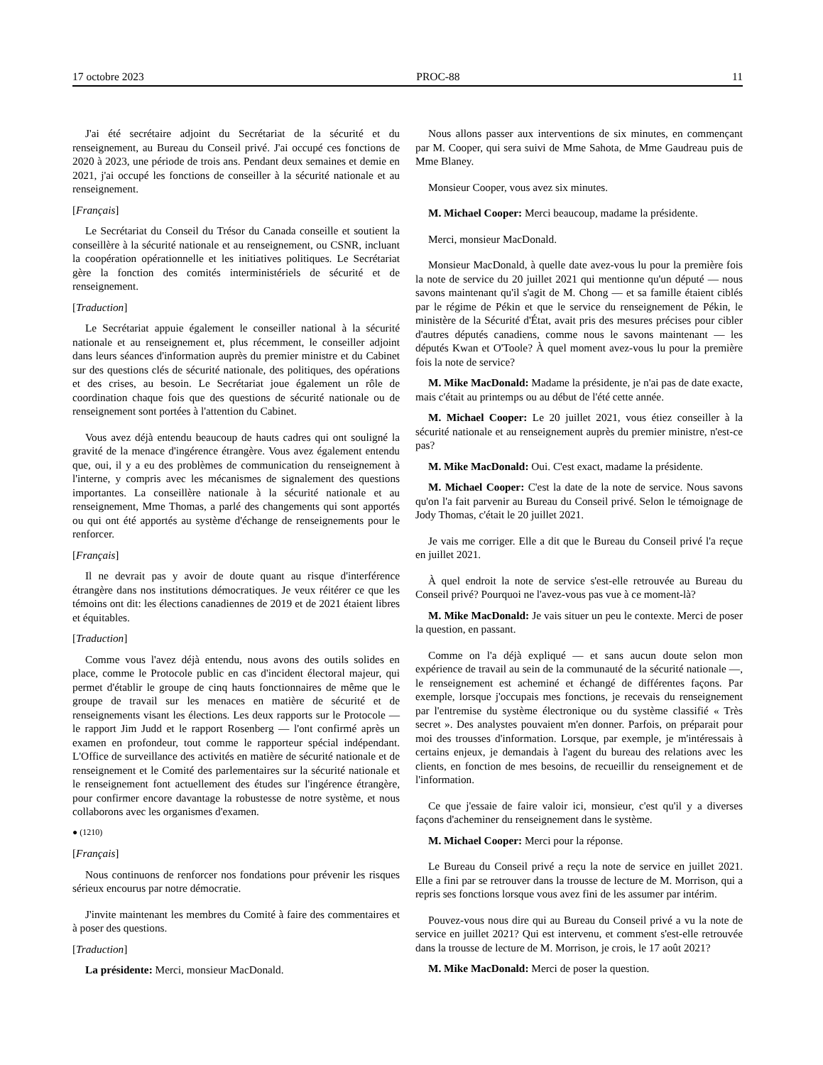17 octobre 2023 PROC-88 11
J'ai été secrétaire adjoint du Secrétariat de la sécurité et du renseignement, au Bureau du Conseil privé. J'ai occupé ces fonctions de 2020 à 2023, une période de trois ans. Pendant deux semaines et demie en 2021, j'ai occupé les fonctions de conseiller à la sécurité nationale et au renseignement.
[Français]
Le Secrétariat du Conseil du Trésor du Canada conseille et soutient la conseillère à la sécurité nationale et au renseignement, ou CSNR, incluant la coopération opérationnelle et les initiatives politiques. Le Secrétariat gère la fonction des comités interministériels de sécurité et de renseignement.
[Traduction]
Le Secrétariat appuie également le conseiller national à la sécurité nationale et au renseignement et, plus récemment, le conseiller adjoint dans leurs séances d'information auprès du premier ministre et du Cabinet sur des questions clés de sécurité nationale, des politiques, des opérations et des crises, au besoin. Le Secrétariat joue également un rôle de coordination chaque fois que des questions de sécurité nationale ou de renseignement sont portées à l'attention du Cabinet.
Vous avez déjà entendu beaucoup de hauts cadres qui ont souligné la gravité de la menace d'ingérence étrangère. Vous avez également entendu que, oui, il y a eu des problèmes de communication du renseignement à l'interne, y compris avec les mécanismes de signalement des questions importantes. La conseillère nationale à la sécurité nationale et au renseignement, Mme Thomas, a parlé des changements qui sont apportés ou qui ont été apportés au système d'échange de renseignements pour le renforcer.
[Français]
Il ne devrait pas y avoir de doute quant au risque d'interférence étrangère dans nos institutions démocratiques. Je veux réitérer ce que les témoins ont dit: les élections canadiennes de 2019 et de 2021 étaient libres et équitables.
[Traduction]
Comme vous l'avez déjà entendu, nous avons des outils solides en place, comme le Protocole public en cas d'incident électoral majeur, qui permet d'établir le groupe de cinq hauts fonctionnaires de même que le groupe de travail sur les menaces en matière de sécurité et de renseignements visant les élections. Les deux rapports sur le Protocole — le rapport Jim Judd et le rapport Rosenberg — l'ont confirmé après un examen en profondeur, tout comme le rapporteur spécial indépendant. L'Office de surveillance des activités en matière de sécurité nationale et de renseignement et le Comité des parlementaires sur la sécurité nationale et le renseignement font actuellement des études sur l'ingérence étrangère, pour confirmer encore davantage la robustesse de notre système, et nous collaborons avec les organismes d'examen.
● (1210)
[Français]
Nous continuons de renforcer nos fondations pour prévenir les risques sérieux encourus par notre démocratie.
J'invite maintenant les membres du Comité à faire des commentaires et à poser des questions.
[Traduction]
La présidente: Merci, monsieur MacDonald.
Nous allons passer aux interventions de six minutes, en commençant par M. Cooper, qui sera suivi de Mme Sahota, de Mme Gaudreau puis de Mme Blaney.
Monsieur Cooper, vous avez six minutes.
M. Michael Cooper: Merci beaucoup, madame la présidente.
Merci, monsieur MacDonald.
Monsieur MacDonald, à quelle date avez-vous lu pour la première fois la note de service du 20 juillet 2021 qui mentionne qu'un député — nous savons maintenant qu'il s'agit de M. Chong — et sa famille étaient ciblés par le régime de Pékin et que le service du renseignement de Pékin, le ministère de la Sécurité d'État, avait pris des mesures précises pour cibler d'autres députés canadiens, comme nous le savons maintenant — les députés Kwan et O'Toole? À quel moment avez-vous lu pour la première fois la note de service?
M. Mike MacDonald: Madame la présidente, je n'ai pas de date exacte, mais c'était au printemps ou au début de l'été cette année.
M. Michael Cooper: Le 20 juillet 2021, vous étiez conseiller à la sécurité nationale et au renseignement auprès du premier ministre, n'est-ce pas?
M. Mike MacDonald: Oui. C'est exact, madame la présidente.
M. Michael Cooper: C'est la date de la note de service. Nous savons qu'on l'a fait parvenir au Bureau du Conseil privé. Selon le témoignage de Jody Thomas, c'était le 20 juillet 2021.
Je vais me corriger. Elle a dit que le Bureau du Conseil privé l'a reçue en juillet 2021.
À quel endroit la note de service s'est-elle retrouvée au Bureau du Conseil privé? Pourquoi ne l'avez-vous pas vue à ce moment-là?
M. Mike MacDonald: Je vais situer un peu le contexte. Merci de poser la question, en passant.
Comme on l'a déjà expliqué — et sans aucun doute selon mon expérience de travail au sein de la communauté de la sécurité nationale —, le renseignement est acheminé et échangé de différentes façons. Par exemple, lorsque j'occupais mes fonctions, je recevais du renseignement par l'entremise du système électronique ou du système classifié « Très secret ». Des analystes pouvaient m'en donner. Parfois, on préparait pour moi des trousses d'information. Lorsque, par exemple, je m'intéressais à certains enjeux, je demandais à l'agent du bureau des relations avec les clients, en fonction de mes besoins, de recueillir du renseignement et de l'information.
Ce que j'essaie de faire valoir ici, monsieur, c'est qu'il y a diverses façons d'acheminer du renseignement dans le système.
M. Michael Cooper: Merci pour la réponse.
Le Bureau du Conseil privé a reçu la note de service en juillet 2021. Elle a fini par se retrouver dans la trousse de lecture de M. Morrison, qui a repris ses fonctions lorsque vous avez fini de les assumer par intérim.
Pouvez-vous nous dire qui au Bureau du Conseil privé a vu la note de service en juillet 2021? Qui est intervenu, et comment s'est-elle retrouvée dans la trousse de lecture de M. Morrison, je crois, le 17 août 2021?
M. Mike MacDonald: Merci de poser la question.